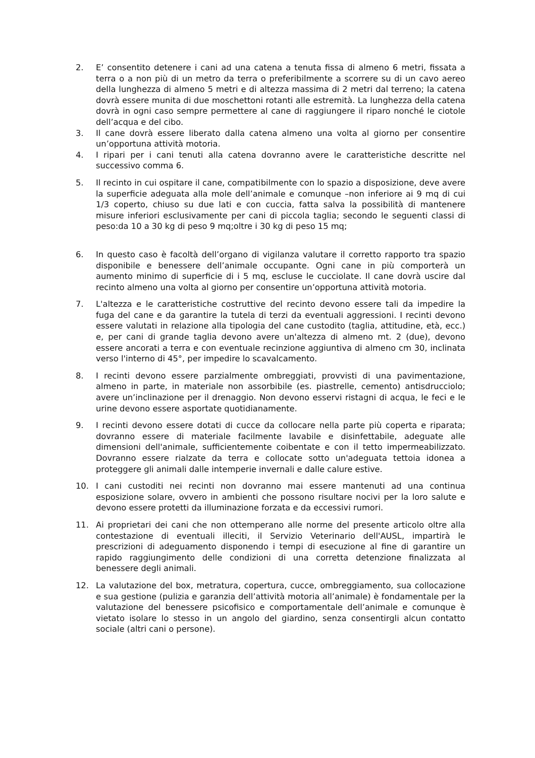2. E’ consentito detenere i cani ad una catena a tenuta fissa di almeno 6 metri, fissata a terra o a non più di un metro da terra o preferibilmente a scorrere su di un cavo aereo della lunghezza di almeno 5 metri e di altezza massima di 2 metri dal terreno; la catena dovrà essere munita di due moschettoni rotanti alle estremità. La lunghezza della catena dovrà in ogni caso sempre permettere al cane di raggiungere il riparo nonché le ciotole dell’acqua e del cibo.
3. Il cane dovrà essere liberato dalla catena almeno una volta al giorno per consentire un’opportuna attività motoria.
4. I ripari per i cani tenuti alla catena dovranno avere le caratteristiche descritte nel successivo comma 6.
5. Il recinto in cui ospitare il cane, compatibilmente con lo spazio a disposizione, deve avere la superficie adeguata alla mole dell’animale e comunque –non inferiore ai 9 mq di cui 1/3 coperto, chiuso su due lati e con cuccia, fatta salva la possibilità di mantenere misure inferiori esclusivamente per cani di piccola taglia; secondo le seguenti classi di peso:da 10 a 30 kg di peso 9 mq;oltre i 30 kg di peso 15 mq;
6. In questo caso è facoltà dell’organo di vigilanza valutare il corretto rapporto tra spazio disponibile e benessere dell’animale occupante. Ogni cane in più comporterà un aumento minimo di superficie di i 5 mq, escluse le cucciolate. Il cane dovrà uscire dal recinto almeno una volta al giorno per consentire un’opportuna attività motoria.
7. L'altezza e le caratteristiche costruttive del recinto devono essere tali da impedire la fuga del cane e da garantire la tutela di terzi da eventuali aggressioni. I recinti devono essere valutati in relazione alla tipologia del cane custodito (taglia, attitudine, età, ecc.) e, per cani di grande taglia devono avere un'altezza di almeno mt. 2 (due), devono essere ancorati a terra e con eventuale recinzione aggiuntiva di almeno cm 30, inclinata verso l'interno di 45°, per impedire lo scavalcamento.
8. I recinti devono essere parzialmente ombreggiati, provvisti di una pavimentazione, almeno in parte, in materiale non assorbibile (es. piastrelle, cemento) antisdrucciolo; avere un’inclinazione per il drenaggio. Non devono esservi ristagni di acqua, le feci e le urine devono essere asportate quotidianamente.
9. I recinti devono essere dotati di cucce da collocare nella parte più coperta e riparata; dovranno essere di materiale facilmente lavabile e disinfettabile, adeguate alle dimensioni dell'animale, sufficientemente coibentate e con il tetto impermeabilizzato. Dovranno essere rialzate da terra e collocate sotto un'adeguata tettoia idonea a proteggere gli animali dalle intemperie invernali e dalle calure estive.
10. I cani custoditi nei recinti non dovranno mai essere mantenuti ad una continua esposizione solare, ovvero in ambienti che possono risultare nocivi per la loro salute e devono essere protetti da illuminazione forzata e da eccessivi rumori.
11. Ai proprietari dei cani che non ottemperano alle norme del presente articolo oltre alla contestazione di eventuali illeciti, il Servizio Veterinario dell'AUSL, impartirà le prescrizioni di adeguamento disponendo i tempi di esecuzione al fine di garantire un rapido raggiungimento delle condizioni di una corretta detenzione finalizzata al benessere degli animali.
12. La valutazione del box, metratura, copertura, cucce, ombreggiamento, sua collocazione e sua gestione (pulizia e garanzia dell’attività motoria all’animale) è fondamentale per la valutazione del benessere psicofisico e comportamentale dell’animale e comunque è vietato isolare lo stesso in un angolo del giardino, senza consentirgli alcun contatto sociale (altri cani o persone).